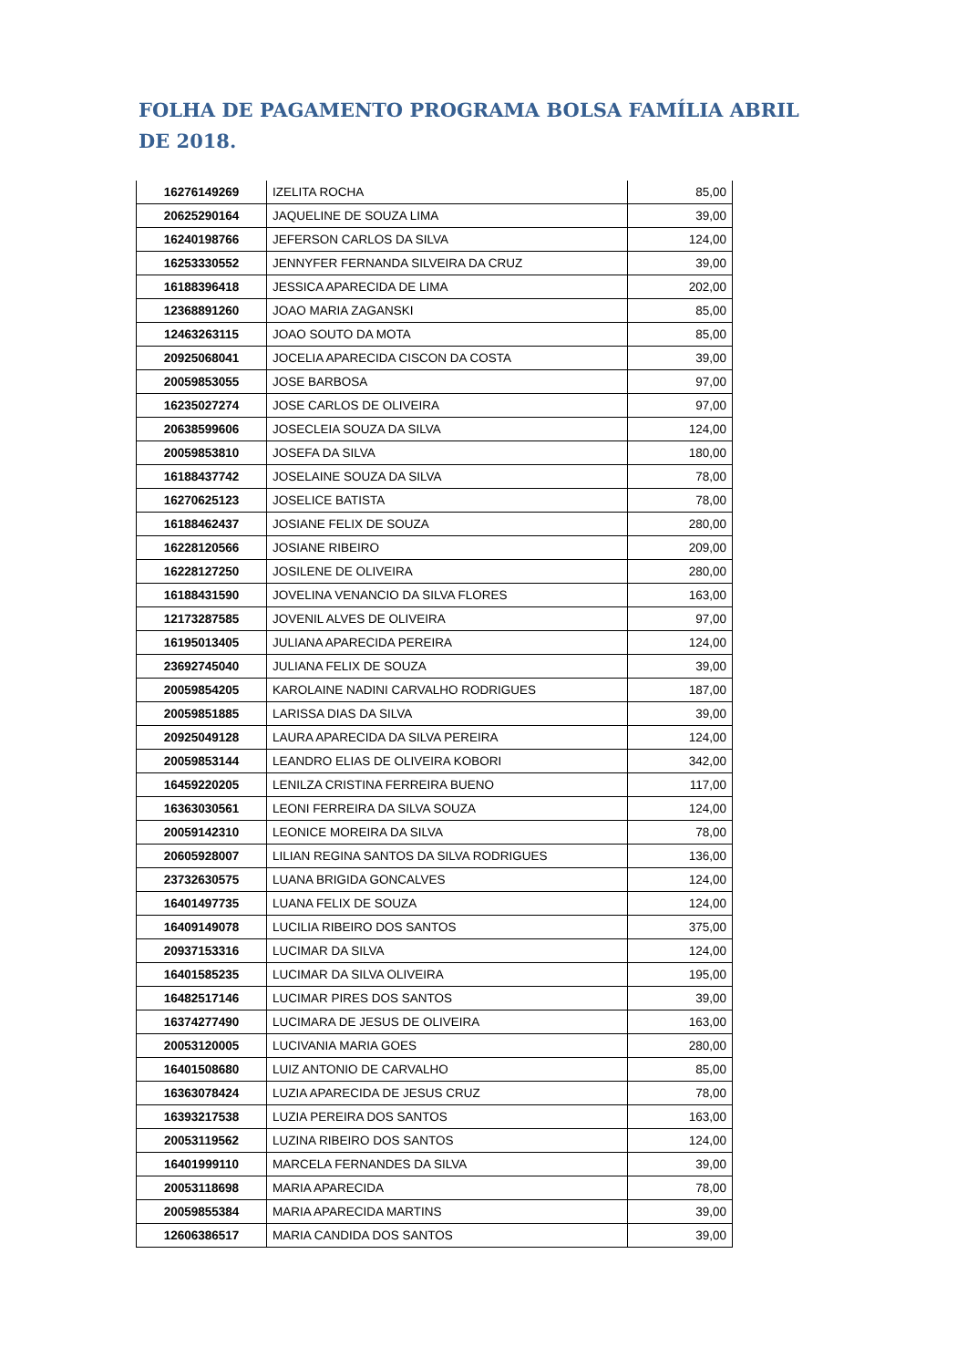FOLHA DE PAGAMENTO PROGRAMA BOLSA FAMÍLIA ABRIL DE 2018.
| 16276149269 | IZELITA ROCHA | 85,00 |
| 20625290164 | JAQUELINE DE SOUZA LIMA | 39,00 |
| 16240198766 | JEFERSON CARLOS DA SILVA | 124,00 |
| 16253330552 | JENNYFER FERNANDA SILVEIRA DA CRUZ | 39,00 |
| 16188396418 | JESSICA APARECIDA DE LIMA | 202,00 |
| 12368891260 | JOAO MARIA ZAGANSKI | 85,00 |
| 12463263115 | JOAO SOUTO DA MOTA | 85,00 |
| 20925068041 | JOCELIA APARECIDA CISCON DA COSTA | 39,00 |
| 20059853055 | JOSE BARBOSA | 97,00 |
| 16235027274 | JOSE CARLOS DE OLIVEIRA | 97,00 |
| 20638599606 | JOSECLEIA SOUZA DA SILVA | 124,00 |
| 20059853810 | JOSEFA DA SILVA | 180,00 |
| 16188437742 | JOSELAINE SOUZA DA SILVA | 78,00 |
| 16270625123 | JOSELICE BATISTA | 78,00 |
| 16188462437 | JOSIANE FELIX DE SOUZA | 280,00 |
| 16228120566 | JOSIANE RIBEIRO | 209,00 |
| 16228127250 | JOSILENE DE OLIVEIRA | 280,00 |
| 16188431590 | JOVELINA VENANCIO DA SILVA FLORES | 163,00 |
| 12173287585 | JOVENIL ALVES DE OLIVEIRA | 97,00 |
| 16195013405 | JULIANA APARECIDA PEREIRA | 124,00 |
| 23692745040 | JULIANA FELIX DE SOUZA | 39,00 |
| 20059854205 | KAROLAINE NADINI CARVALHO RODRIGUES | 187,00 |
| 20059851885 | LARISSA DIAS DA SILVA | 39,00 |
| 20925049128 | LAURA APARECIDA DA SILVA PEREIRA | 124,00 |
| 20059853144 | LEANDRO ELIAS DE OLIVEIRA KOBORI | 342,00 |
| 16459220205 | LENILZA CRISTINA FERREIRA BUENO | 117,00 |
| 16363030561 | LEONI FERREIRA DA SILVA SOUZA | 124,00 |
| 20059142310 | LEONICE MOREIRA DA SILVA | 78,00 |
| 20605928007 | LILIAN REGINA SANTOS DA SILVA RODRIGUES | 136,00 |
| 23732630575 | LUANA BRIGIDA GONCALVES | 124,00 |
| 16401497735 | LUANA FELIX DE SOUZA | 124,00 |
| 16409149078 | LUCILIA RIBEIRO DOS SANTOS | 375,00 |
| 20937153316 | LUCIMAR DA SILVA | 124,00 |
| 16401585235 | LUCIMAR DA SILVA OLIVEIRA | 195,00 |
| 16482517146 | LUCIMAR PIRES DOS SANTOS | 39,00 |
| 16374277490 | LUCIMARA DE JESUS DE OLIVEIRA | 163,00 |
| 20053120005 | LUCIVANIA MARIA GOES | 280,00 |
| 16401508680 | LUIZ ANTONIO DE CARVALHO | 85,00 |
| 16363078424 | LUZIA APARECIDA DE JESUS CRUZ | 78,00 |
| 16393217538 | LUZIA PEREIRA DOS SANTOS | 163,00 |
| 20053119562 | LUZINA RIBEIRO DOS SANTOS | 124,00 |
| 16401999110 | MARCELA FERNANDES DA SILVA | 39,00 |
| 20053118698 | MARIA APARECIDA | 78,00 |
| 20059855384 | MARIA APARECIDA MARTINS | 39,00 |
| 12606386517 | MARIA CANDIDA DOS SANTOS | 39,00 |